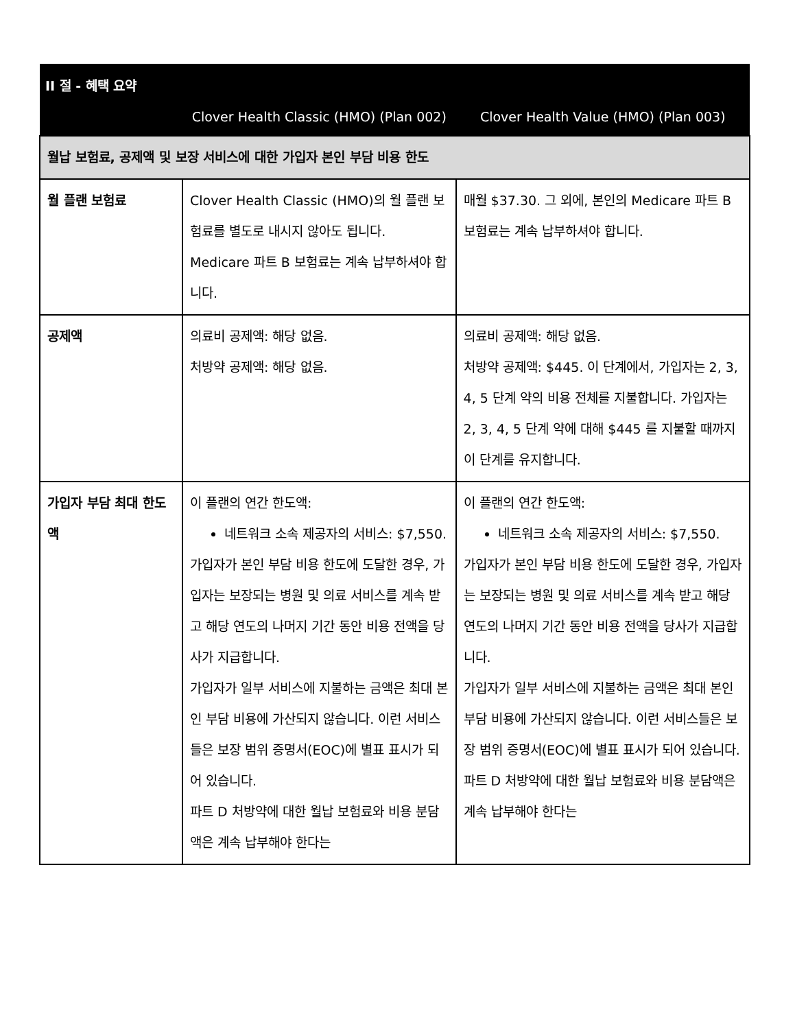| II 절 - 혜택 요약 | | |
| --- | --- | --- |
| | Clover Health Classic (HMO) (Plan 002) | Clover Health Value (HMO) (Plan 003) |
| 월납 보험료, 공제액 및 보장 서비스에 대한 가입자 본인 부담 비용 한도 | | |
| 월 플랜 보험료 | Clover Health Classic (HMO)의 월 플랜 보험료를 별도로 내시지 않아도 됩니다. Medicare 파트 B 보험료는 계속 납부하셔야 합니다. | 매월 $37.30. 그 외에, 본인의 Medicare 파트 B 보험료는 계속 납부하셔야 합니다. |
| 공제액 | 의료비 공제액: 해당 없음. 처방약 공제액: 해당 없음. | 의료비 공제액: 해당 없음. 처방약 공제액: $445. 이 단계에서, 가입자는 2, 3, 4, 5 단계 약의 비용 전체를 지불합니다. 가입자는 2, 3, 4, 5 단계 약에 대해 $445 를 지불할 때까지 이 단계를 유지합니다. |
| 가입자 부담 최대 한도액 | 이 플랜의 연간 한도액: 네트워크 소속 제공자의 서비스: $7,550. 가입자가 본인 부담 비용 한도에 도달한 경우, 가입자는 보장되는 병원 및 의료 서비스를 계속 받고 해당 연도의 나머지 기간 동안 비용 전액을 당사가 지급합니다. 가입자가 일부 서비스에 지불하는 금액은 최대 본인 부담 비용에 가산되지 않습니다. 이런 서비스들은 보장 범위 증명서(EOC)에 별표 표시가 되어 있습니다. 파트 D 처방약에 대한 월납 보험료와 비용 분담액은 계속 납부해야 한다는 | 이 플랜의 연간 한도액: 네트워크 소속 제공자의 서비스: $7,550. 가입자가 본인 부담 비용 한도에 도달한 경우, 가입자는 보장되는 병원 및 의료 서비스를 계속 받고 해당 연도의 나머지 기간 동안 비용 전액을 당사가 지급합니다. 가입자가 일부 서비스에 지불하는 금액은 최대 본인 부담 비용에 가산되지 않습니다. 이런 서비스들은 보장 범위 증명서(EOC)에 별표 표시가 되어 있습니다. 파트 D 처방약에 대한 월납 보험료와 비용 분담액은 계속 납부해야 한다는 |